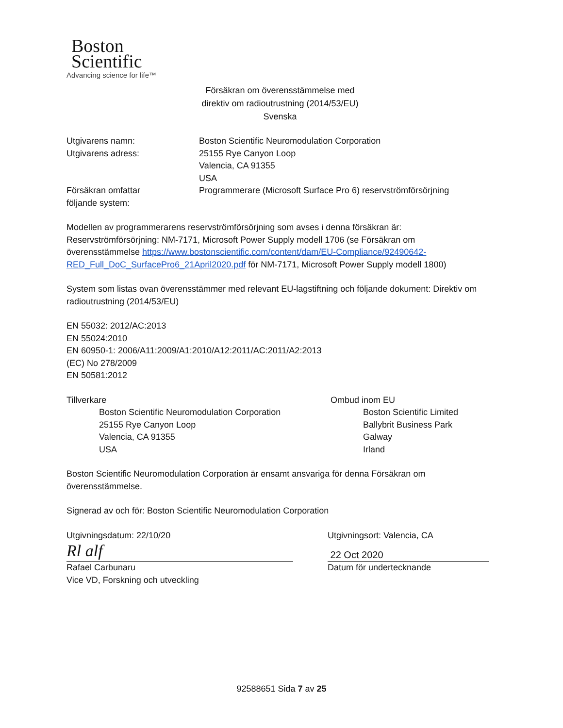Boston
Scientific
Advancing science for life™
Försäkran om överensstämmelse med
direktiv om radioutrustning (2014/53/EU)
Svenska
Utgivarens namn:
Utgivarens adress:
Boston Scientific Neuromodulation Corporation
25155 Rye Canyon Loop
Valencia, CA 91355
USA
Försäkran omfattar
följande system:
Programmerare (Microsoft Surface Pro 6) reservströmförsörjning
Modellen av programmerarens reservströmförsörjning som avses i denna försäkran är:
Reservströmförsörjning: NM-7171, Microsoft Power Supply modell 1706 (se Försäkran om överensstämmelse https://www.bostonscientific.com/content/dam/EU-Compliance/92490642-RED_Full_DoC_SurfacePro6_21April2020.pdf för NM-7171, Microsoft Power Supply modell 1800)
System som listas ovan överensstämmer med relevant EU-lagstiftning och följande dokument: Direktiv om radioutrustning (2014/53/EU)
EN 55032: 2012/AC:2013
EN 55024:2010
EN 60950-1: 2006/A11:2009/A1:2010/A12:2011/AC:2011/A2:2013
(EC) No 278/2009
EN 50581:2012
Tillverkare
Boston Scientific Neuromodulation Corporation
25155 Rye Canyon Loop
Valencia, CA 91355
USA
Ombud inom EU
Boston Scientific Limited
Ballybrit Business Park
Galway
Irland
Boston Scientific Neuromodulation Corporation är ensamt ansvariga för denna Försäkran om överensstämmelse.
Signerad av och för: Boston Scientific Neuromodulation Corporation
Utgivningsdatum: 22/10/20
Rl alf
Rafael Carbunaru
Vice VD, Forskning och utveckling
Utgivningsort: Valencia, CA
22 Oct 2020
Datum för undertecknande
92588651 Sida 7 av 25